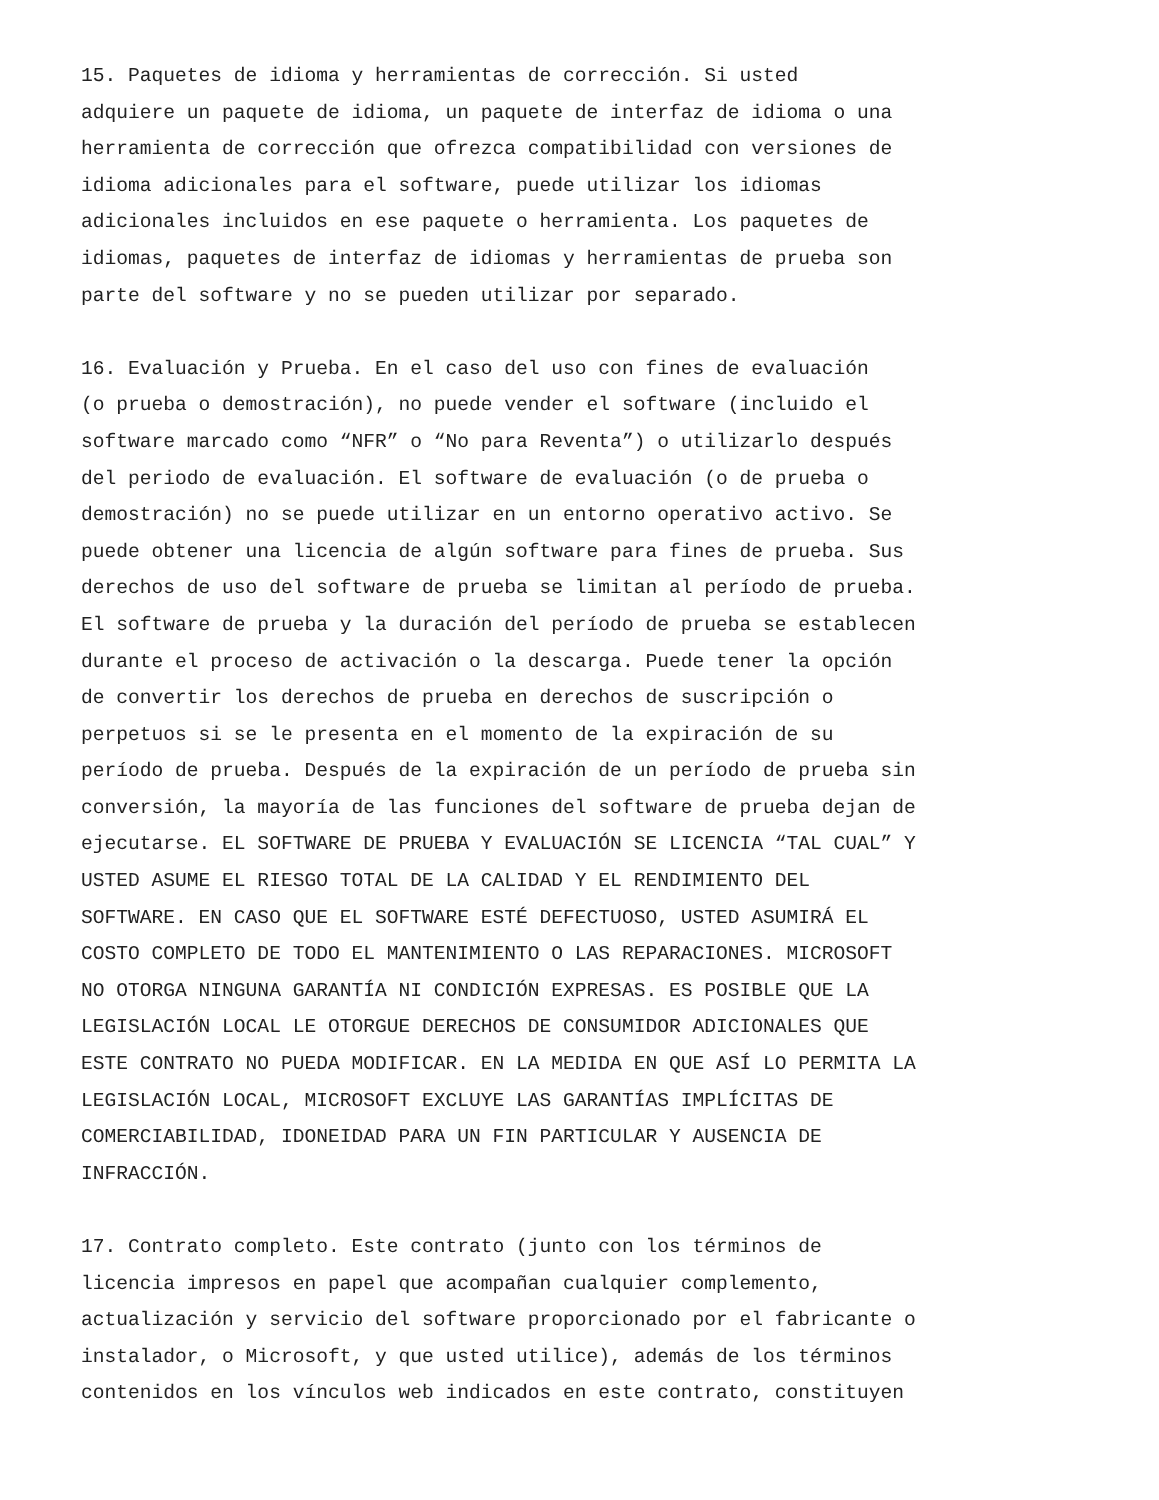15. Paquetes de idioma y herramientas de corrección. Si usted adquiere un paquete de idioma, un paquete de interfaz de idioma o una herramienta de corrección que ofrezca compatibilidad con versiones de idioma adicionales para el software, puede utilizar los idiomas adicionales incluidos en ese paquete o herramienta. Los paquetes de idiomas, paquetes de interfaz de idiomas y herramientas de prueba son parte del software y no se pueden utilizar por separado.
16. Evaluación y Prueba. En el caso del uso con fines de evaluación (o prueba o demostración), no puede vender el software (incluido el software marcado como “NFR” o “No para Reventa”) o utilizarlo después del periodo de evaluación. El software de evaluación (o de prueba o demostración) no se puede utilizar en un entorno operativo activo. Se puede obtener una licencia de algún software para fines de prueba. Sus derechos de uso del software de prueba se limitan al período de prueba. El software de prueba y la duración del período de prueba se establecen durante el proceso de activación o la descarga. Puede tener la opción de convertir los derechos de prueba en derechos de suscripción o perpetuos si se le presenta en el momento de la expiración de su período de prueba. Después de la expiración de un período de prueba sin conversión, la mayoría de las funciones del software de prueba dejan de ejecutarse. EL SOFTWARE DE PRUEBA Y EVALUACIÓN SE LICENCIA “TAL CUAL” Y USTED ASUME EL RIESGO TOTAL DE LA CALIDAD Y EL RENDIMIENTO DEL SOFTWARE. EN CASO QUE EL SOFTWARE ESTÉ DEFECTUOSO, USTED ASUMIRÁ EL COSTO COMPLETO DE TODO EL MANTENIMIENTO O LAS REPARACIONES. MICROSOFT NO OTORGA NINGUNA GARANTÍA NI CONDICIÓN EXPRESAS. ES POSIBLE QUE LA LEGISLACIÓN LOCAL LE OTORGUE DERECHOS DE CONSUMIDOR ADICIONALES QUE ESTE CONTRATO NO PUEDA MODIFICAR. EN LA MEDIDA EN QUE ASÍ LO PERMITA LA LEGISLACIÓN LOCAL, MICROSOFT EXCLUYE LAS GARANTÍAS IMPLÍCITAS DE COMERCIABILIDAD, IDONEIDAD PARA UN FIN PARTICULAR Y AUSENCIA DE INFRACCIÓN.
17. Contrato completo. Este contrato (junto con los términos de licencia impresos en papel que acompañan cualquier complemento, actualización y servicio del software proporcionado por el fabricante o instalador, o Microsoft, y que usted utilice), además de los términos contenidos en los vínculos web indicados en este contrato, constituyen